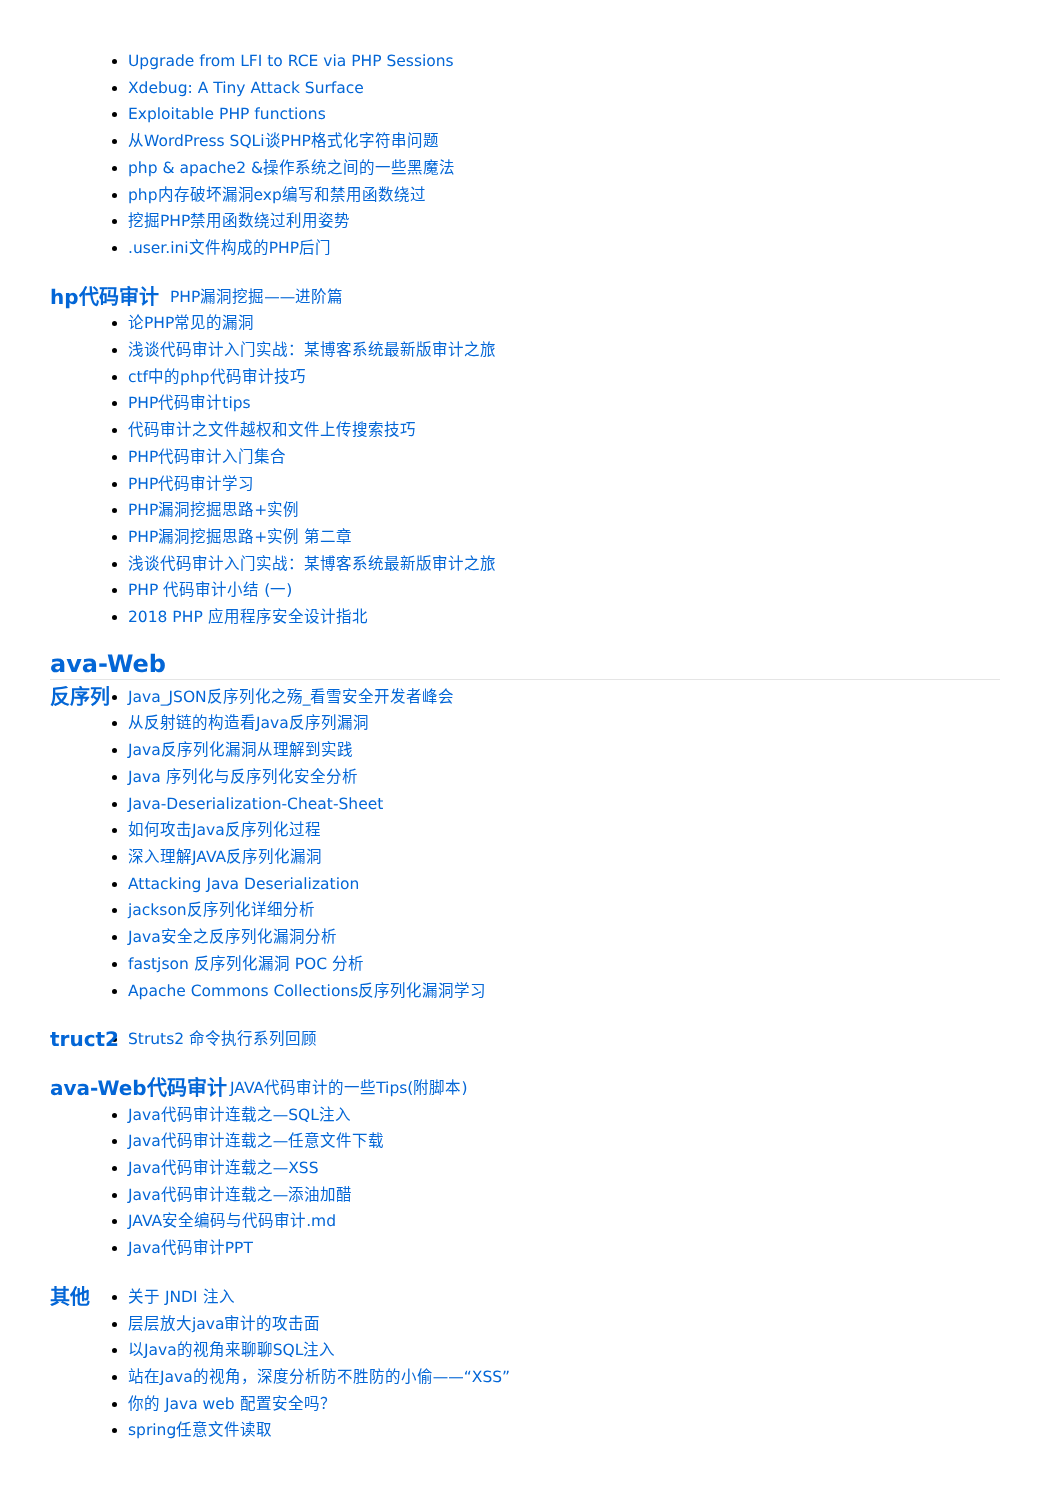Upgrade from LFI to RCE via PHP Sessions
Xdebug: A Tiny Attack Surface
Exploitable PHP functions
从WordPress SQLi谈PHP格式化字符串问题
php & apache2 &操作系统之间的一些黑魔法
php内存破坏漏洞exp编写和禁用函数绕过
挖掘PHP禁用函数绕过利用姿势
.user.ini文件构成的PHP后门
hp代码审计
PHP漏洞挖掘——进阶篇
论PHP常见的漏洞
浅谈代码审计入门实战：某博客系统最新版审计之旅
ctf中的php代码审计技巧
PHP代码审计tips
代码审计之文件越权和文件上传搜索技巧
PHP代码审计入门集合
PHP代码审计学习
PHP漏洞挖掘思路+实例
PHP漏洞挖掘思路+实例 第二章
浅谈代码审计入门实战：某博客系统最新版审计之旅
PHP 代码审计小结 (一)
2018 PHP 应用程序安全设计指北
ava-Web
反序列
Java_JSON反序列化之殇_看雪安全开发者峰会
从反射链的构造看Java反序列漏洞
Java反序列化漏洞从理解到实践
Java 序列化与反序列化安全分析
Java-Deserialization-Cheat-Sheet
如何攻击Java反序列化过程
深入理解JAVA反序列化漏洞
Attacking Java Deserialization
jackson反序列化详细分析
Java安全之反序列化漏洞分析
fastjson 反序列化漏洞 POC 分析
Apache Commons Collections反序列化漏洞学习
truct2
Struts2 命令执行系列回顾
ava-Web代码审计
JAVA代码审计的一些Tips(附脚本)
Java代码审计连载之—SQL注入
Java代码审计连载之—任意文件下载
Java代码审计连载之—XSS
Java代码审计连载之—添油加醋
JAVA安全编码与代码审计.md
Java代码审计PPT
其他
关于 JNDI 注入
层层放大java审计的攻击面
以Java的视角来聊聊SQL注入
站在Java的视角，深度分析防不胜防的小偷——“XSS”
你的 Java web 配置安全吗？
spring任意文件读取